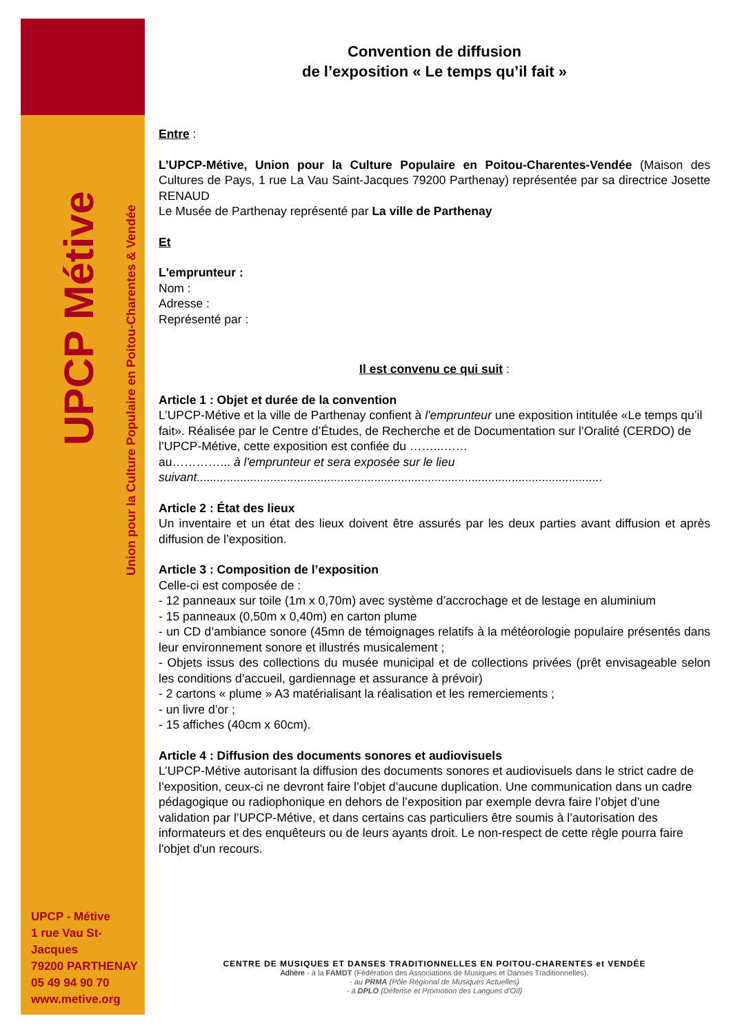UPCP Métive
Union pour la Culture Populaire en Poitou-Charentes & Vendée
UPCP - Métive
1 rue Vau St-Jacques
79200 PARTHENAY
05 49 94 90 70
www.metive.org
Convention de diffusion
de l’exposition « Le temps qu’il fait »
Entre :
L’UPCP-Métive, Union pour la Culture Populaire en Poitou-Charentes-Vendée (Maison des Cultures de Pays, 1 rue La Vau Saint-Jacques 79200 Parthenay) représentée par sa directrice Josette RENAUD
Le Musée de Parthenay représenté par La ville de Parthenay
Et
L'emprunteur :
Nom :
Adresse :
Représenté par :
Il est convenu ce qui suit :
Article 1 : Objet et durée de la convention
L’UPCP-Métive et la ville de Parthenay confient à l'emprunteur une exposition intitulée «Le temps qu’il fait». Réalisée par le Centre d’Études, de Recherche et de Documentation sur l’Oralité (CERDO) de l’UPCP-Métive, cette exposition est confiée du ……...……
au…………... à l'emprunteur et sera exposée sur le lieu suivant.........................................................................................................................
Article 2 : État des lieux
Un inventaire et un état des lieux doivent être assurés par les deux parties avant diffusion et après diffusion de l’exposition.
Article 3 : Composition de l’exposition
Celle-ci est composée de :
- 12 panneaux sur toile (1m x 0,70m) avec système d’accrochage et de lestage en aluminium
- 15 panneaux (0,50m x 0,40m) en carton plume
- un CD d’ambiance sonore (45mn de témoignages relatifs à la météorologie populaire présentés dans leur environnement sonore et illustrés musicalement ;
- Objets issus des collections du musée municipal et de collections privées (prêt envisageable selon les conditions d’accueil, gardiennage et assurance à prévoir)
- 2 cartons « plume » A3 matérialisant la réalisation et les remerciements ;
- un livre d’or ;
- 15 affiches (40cm x 60cm).
Article 4 : Diffusion des documents sonores et audiovisuels
L’UPCP-Métive autorisant la diffusion des documents sonores et audiovisuels dans le strict cadre de l’exposition, ceux-ci ne devront faire l’objet d’aucune duplication. Une communication dans un cadre pédagogique ou radiophonique en dehors de l’exposition par exemple devra faire l’objet d’une validation par l’UPCP-Métive, et dans certains cas particuliers être soumis à l’autorisation des informateurs et des enquêteurs ou de leurs ayants droit. Le non-respect de cette règle pourra faire l'objet d'un recours.
CENTRE DE MUSIQUES ET DANSES TRADITIONNELLES EN POITOU-CHARENTES et VENDÉE
Adhère - à la FAMDT (Fédération des Associations de Musiques et Danses Traditionnelles).
- au PRMA (Pôle Régional de Musiques Actuelles)
- à DPLO (Défense et Promotion des Langues d'Oïl)